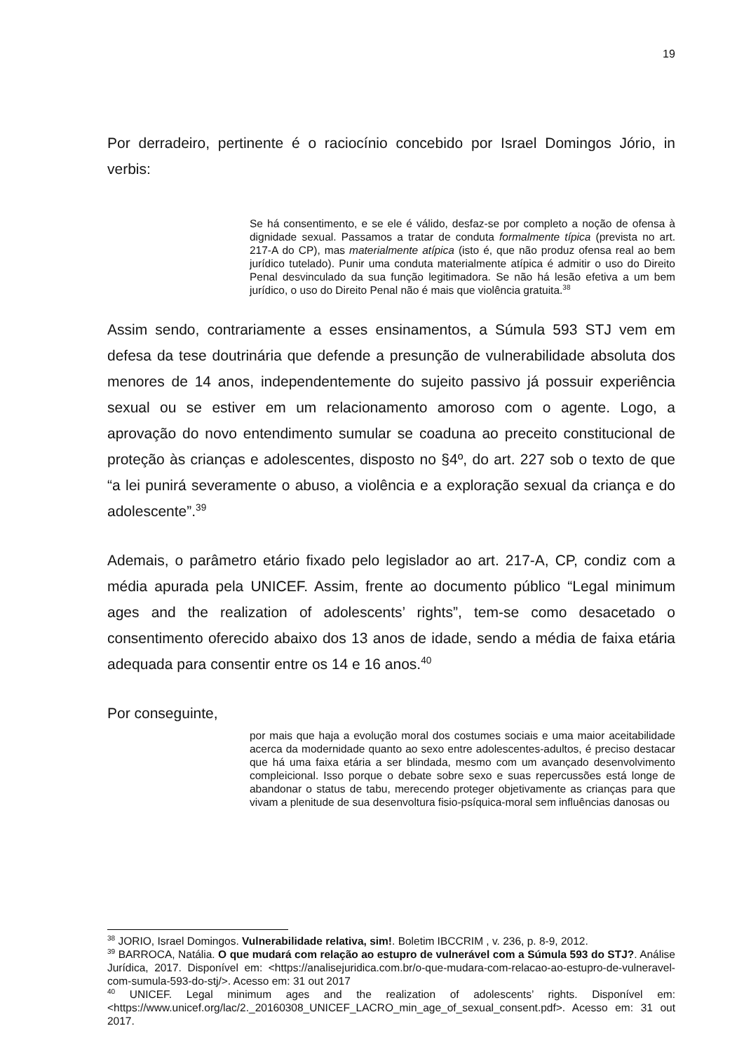19
Por derradeiro, pertinente é o raciocínio concebido por Israel Domingos Jório, in verbis:
Se há consentimento, e se ele é válido, desfaz-se por completo a noção de ofensa à dignidade sexual. Passamos a tratar de conduta formalmente típica (prevista no art. 217-A do CP), mas materialmente atípica (isto é, que não produz ofensa real ao bem jurídico tutelado). Punir uma conduta materialmente atípica é admitir o uso do Direito Penal desvinculado da sua função legitimadora. Se não há lesão efetiva a um bem jurídico, o uso do Direito Penal não é mais que violência gratuita.<sup>38</sup>
Assim sendo, contrariamente a esses ensinamentos, a Súmula 593 STJ vem em defesa da tese doutrinária que defende a presunção de vulnerabilidade absoluta dos menores de 14 anos, independentemente do sujeito passivo já possuir experiência sexual ou se estiver em um relacionamento amoroso com o agente. Logo, a aprovação do novo entendimento sumular se coaduna ao preceito constitucional de proteção às crianças e adolescentes, disposto no §4º, do art. 227 sob o texto de que “a lei punirá severamente o abuso, a violência e a exploração sexual da criança e do adolescente”.<sup>39</sup>
Ademais, o parâmetro etário fixado pelo legislador ao art. 217-A, CP, condiz com a média apurada pela UNICEF. Assim, frente ao documento público “Legal minimum ages and the realization of adolescents’ rights”, tem-se como desacetado o consentimento oferecido abaixo dos 13 anos de idade, sendo a média de faixa etária adequada para consentir entre os 14 e 16 anos.<sup>40</sup>
Por conseguinte,
por mais que haja a evolução moral dos costumes sociais e uma maior aceitabilidade acerca da modernidade quanto ao sexo entre adolescentes-adultos, é preciso destacar que há uma faixa etária a ser blindada, mesmo com um avançado desenvolvimento compleicional. Isso porque o debate sobre sexo e suas repercussões está longe de abandonar o status de tabu, merecendo proteger objetivamente as crianças para que vivam a plenitude de sua desenvoltura fisio-psíquica-moral sem influências danosas ou
<sup>38</sup> JORIO, Israel Domingos. Vulnerabilidade relativa, sim!. Boletim IBCCRIM , v. 236, p. 8-9, 2012.
<sup>39</sup> BARROCA, Natália. O que mudará com relação ao estupro de vulnerável com a Súmula 593 do STJ?. Análise Jurídica, 2017. Disponível em: <https://analisejuridica.com.br/o-que-mudara-com-relacao-ao-estupro-de-vulneravel-com-sumula-593-do-stj/>. Acesso em: 31 out 2017
<sup>40</sup> UNICEF. Legal minimum ages and the realization of adolescents’ rights. Disponível em: <https://www.unicef.org/lac/2._20160308_UNICEF_LACRO_min_age_of_sexual_consent.pdf>. Acesso em: 31 out 2017.